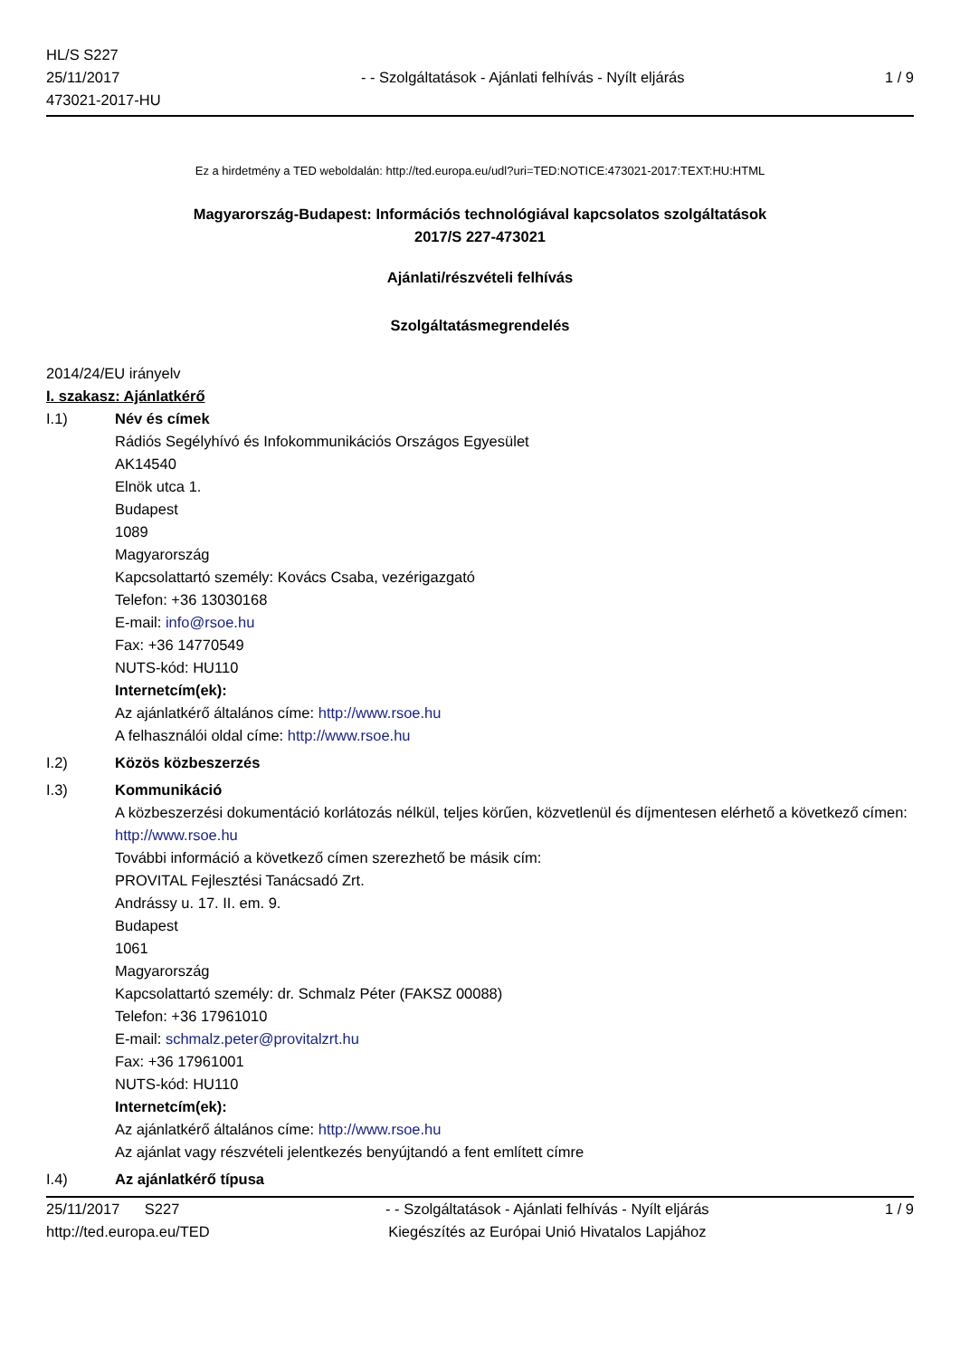HL/S S227
25/11/2017
473021-2017-HU
- - Szolgáltatások - Ajánlati felhívás - Nyílt eljárás
1 / 9
Ez a hirdetmény a TED weboldalán: http://ted.europa.eu/udl?uri=TED:NOTICE:473021-2017:TEXT:HU:HTML
Magyarország-Budapest: Információs technológiával kapcsolatos szolgáltatások
2017/S 227-473021
Ajánlati/részvételi felhívás
Szolgáltatásmegrendelés
2014/24/EU irányelv
I. szakasz: Ajánlatkérő
I.1) Név és címek
Rádiós Segélyhívó és Infokommunikációs Országos Egyesület
AK14540
Elnök utca 1.
Budapest
1089
Magyarország
Kapcsolattartó személy: Kovács Csaba, vezérigazgató
Telefon: +36 13030168
E-mail: info@rsoe.hu
Fax: +36 14770549
NUTS-kód: HU110
Internetcím(ek):
Az ajánlatkérő általános címe: http://www.rsoe.hu
A felhasználói oldal címe: http://www.rsoe.hu
I.2) Közös közbeszerzés
I.3) Kommunikáció
A közbeszerzési dokumentáció korlátozás nélkül, teljes körűen, közvetlenül és díjmentesen elérhető a következő címen: http://www.rsoe.hu
További információ a következő címen szerezhető be másik cím:
PROVITAL Fejlesztési Tanácsadó Zrt.
Andrássy u. 17. II. em. 9.
Budapest
1061
Magyarország
Kapcsolattartó személy: dr. Schmalz Péter (FAKSZ 00088)
Telefon: +36 17961010
E-mail: schmalz.peter@provitalzrt.hu
Fax: +36 17961001
NUTS-kód: HU110
Internetcím(ek):
Az ajánlatkérő általános címe: http://www.rsoe.hu
Az ajánlat vagy részvételi jelentkezés benyújtandó a fent említett címre
I.4) Az ajánlatkérő típusa
25/11/2017 S227
http://ted.europa.eu/TED
- - Szolgáltatások - Ajánlati felhívás - Nyílt eljárás
Kiegészítés az Európai Unió Hivatalos Lapjához
1 / 9